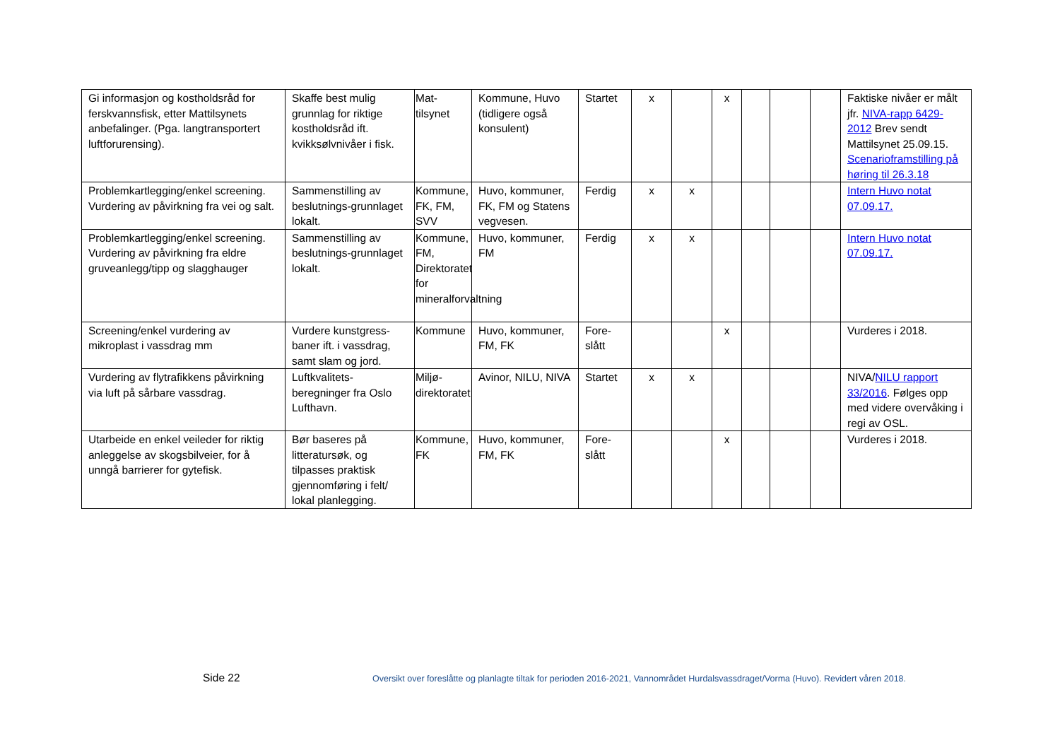| Gi informasjon og kostholdsråd for ferskvannsfisk, etter Mattilsynets anbefalinger. (Pga. langtransportert luftforurensing). | Skaffe best mulig grunnlag for riktige kostholdsråd ift. kvikksølvnivåer i fisk. | Mat-tilsynet | Kommune, Huvo (tidligere også konsulent) | Startet | x | | x | | | | Faktiske nivåer er målt jfr. NIVA-rapp 6429-2012 Brev sendt Mattilsynet 25.09.15. Scenarioframstilling på høring til 26.3.18 |
| Problemkartlegging/enkel screening. Vurdering av påvirkning fra vei og salt. | Sammenstilling av beslutnings-grunnlaget lokalt. | Kommune, FK, FM, SVV | Huvo, kommuner, FK, FM og Statens vegvesen. | Ferdig | x | x | | | | | Intern Huvo notat 07.09.17. |
| Problemkartlegging/enkel screening. Vurdering av påvirkning fra eldre gruveanlegg/tipp og slagghauger | Sammenstilling av beslutnings-grunnlaget lokalt. | Kommune, FM, Direktoratet for mineralforvaltning | Huvo, kommuner, FM | Ferdig | x | x | | | | | Intern Huvo notat 07.09.17. |
| Screening/enkel vurdering av mikroplast i vassdrag mm | Vurdere kunstgress-baner ift. i vassdrag, samt slam og jord. | Kommune | Huvo, kommuner, FM, FK | Fore-slått | | | x | | | | Vurderes i 2018. |
| Vurdering av flytrafikkens påvirkning via luft på sårbare vassdrag. | Luftkvalitets-beregninger fra Oslo Lufthavn. | Miljø-direktoratet | Avinor, NILU, NIVA | Startet | x | x | | | | | NIVA/ NILU rapport 33/2016 . Følges opp med videre overvåking i regi av OSL. |
| Utarbeide en enkel veileder for riktig anleggelse av skogsbilveier, for å unngå barrierer for gytefisk. | Bør baseres på litteratursøk, og tilpasses praktisk gjennomføring i felt/ lokal planlegging. | Kommune, FK | Huvo, kommuner, FM, FK | Fore-slått | | | x | | | | Vurderes i 2018. |
Side 22
Oversikt over foreslåtte og planlagte tiltak for perioden 2016-2021, Vannområdet Hurdalsvassdraget/Vorma (Huvo). Revidert våren 2018.